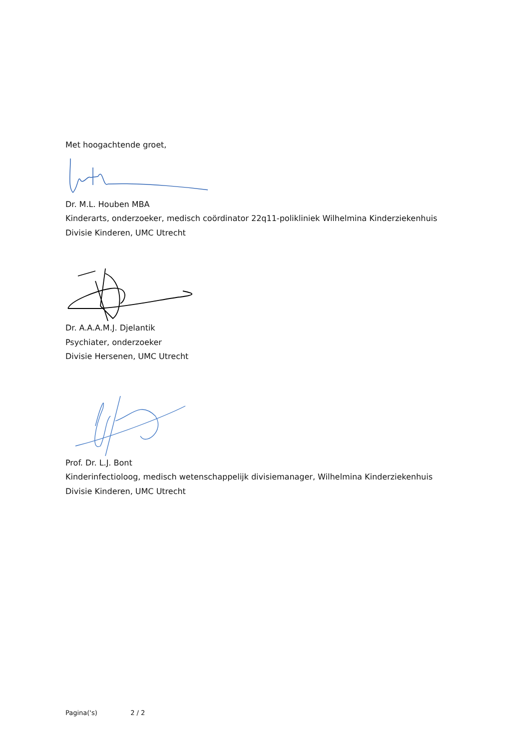Met hoogachtende groet,
Dr. M.L. Houben MBA
Kinderarts, onderzoeker, medisch coördinator 22q11-polikliniek Wilhelmina Kinderziekenhuis
Divisie Kinderen, UMC Utrecht
Dr. A.A.A.M.J. Djelantik
Psychiater, onderzoeker
Divisie Hersenen, UMC Utrecht
Prof. Dr. L.J. Bont
Kinderinfectioloog, medisch wetenschappelijk divisiemanager, Wilhelmina Kinderziekenhuis
Divisie Kinderen, UMC Utrecht
Pagina('s) 2 / 2